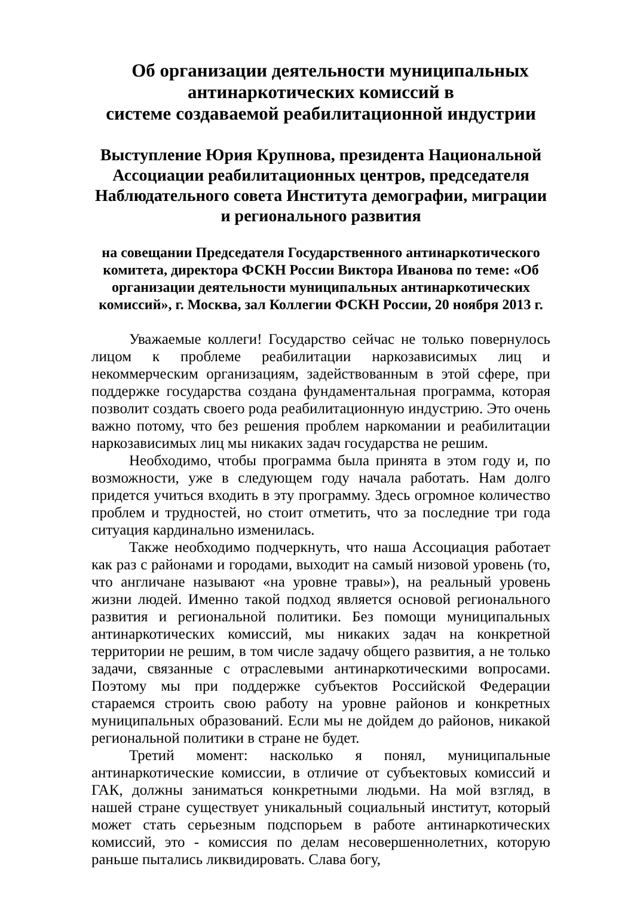Об организации деятельности муниципальных
антинаркотических комиссий в
системе создаваемой реабилитационной индустрии
Выступление Юрия Крупнова, президента Национальной Ассоциации реабилитационных центров, председателя Наблюдательного совета Института демографии, миграции и регионального развития
на совещании Председателя Государственного антинаркотического комитета, директора ФСКН России Виктора Иванова по теме: «Об организации деятельности муниципальных антинаркотических комиссий», г. Москва, зал Коллегии ФСКН России, 20 ноября 2013 г.
Уважаемые коллеги! Государство сейчас не только повернулось лицом к проблеме реабилитации наркозависимых лиц и некоммерческим организациям, задействованным в этой сфере, при поддержке государства создана фундаментальная программа, которая позволит создать своего рода реабилитационную индустрию. Это очень важно потому, что без решения проблем наркомании и реабилитации наркозависимых лиц мы никаких задач государства не решим.
Необходимо, чтобы программа была принята в этом году и, по возможности, уже в следующем году начала работать. Нам долго придется учиться входить в эту программу. Здесь огромное количество проблем и трудностей, но стоит отметить, что за последние три года ситуация кардинально изменилась.
Также необходимо подчеркнуть, что наша Ассоциация работает как раз с районами и городами, выходит на самый низовой уровень (то, что англичане называют «на уровне травы»), на реальный уровень жизни людей. Именно такой подход является основой регионального развития и региональной политики. Без помощи муниципальных антинаркотических комиссий, мы никаких задач на конкретной территории не решим, в том числе задачу общего развития, а не только задачи, связанные с отраслевыми антинаркотическими вопросами. Поэтому мы при поддержке субъектов Российской Федерации стараемся строить свою работу на уровне районов и конкретных муниципальных образований. Если мы не дойдем до районов, никакой региональной политики в стране не будет.
Третий момент: насколько я понял, муниципальные антинаркотические комиссии, в отличие от субъектовых комиссий и ГАК, должны заниматься конкретными людьми. На мой взгляд, в нашей стране существует уникальный социальный институт, который может стать серьезным подспорьем в работе антинаркотических комиссий, это - комиссия по делам несовершеннолетних, которую раньше пытались ликвидировать. Слава богу,